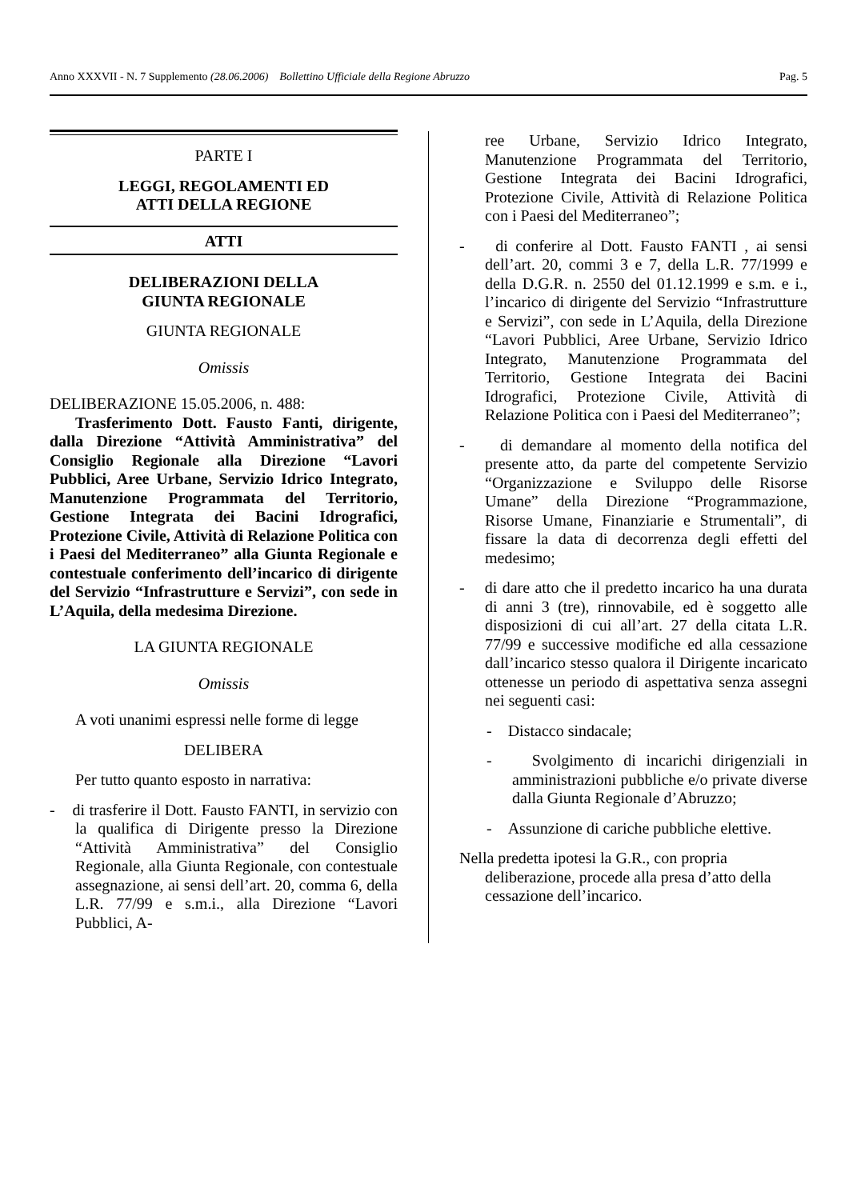Anno XXXVII - N. 7 Supplemento (28.06.2006) Bollettino Ufficiale della Regione Abruzzo Pag. 5
PARTE I
LEGGI, REGOLAMENTI ED
ATTI DELLA REGIONE
ATTI
DELIBERAZIONI DELLA
GIUNTA REGIONALE
GIUNTA REGIONALE
Omissis
DELIBERAZIONE 15.05.2006, n. 488:
Trasferimento Dott. Fausto Fanti, dirigente, dalla Direzione “Attività Amministrativa” del Consiglio Regionale alla Direzione “Lavori Pubblici, Aree Urbane, Servizio Idrico Integrato, Manutenzione Programmata del Territorio, Gestione Integrata dei Bacini Idrografici, Protezione Civile, Attività di Relazione Politica con i Paesi del Mediterraneo” alla Giunta Regionale e contestuale conferimento dell’incarico di dirigente del Servizio “Infrastrutture e Servizi”, con sede in L’Aquila, della medesima Direzione.
LA GIUNTA REGIONALE
Omissis
A voti unanimi espressi nelle forme di legge
DELIBERA
Per tutto quanto esposto in narrativa:
- di trasferire il Dott. Fausto FANTI, in servizio con la qualifica di Dirigente presso la Direzione “Attività Amministrativa” del Consiglio Regionale, alla Giunta Regionale, con contestuale assegnazione, ai sensi dell’art. 20, comma 6, della L.R. 77/99 e s.m.i., alla Direzione “Lavori Pubblici, A-
ree Urbane, Servizio Idrico Integrato, Manutenzione Programmata del Territorio, Gestione Integrata dei Bacini Idrografici, Protezione Civile, Attività di Relazione Politica con i Paesi del Mediterraneo”;
- di conferire al Dott. Fausto FANTI , ai sensi dell’art. 20, commi 3 e 7, della L.R. 77/1999 e della D.G.R. n. 2550 del 01.12.1999 e s.m. e i., l’incarico di dirigente del Servizio “Infrastrutture e Servizi”, con sede in L’Aquila, della Direzione “Lavori Pubblici, Aree Urbane, Servizio Idrico Integrato, Manutenzione Programmata del Territorio, Gestione Integrata dei Bacini Idrografici, Protezione Civile, Attività di Relazione Politica con i Paesi del Mediterraneo”;
- di demandare al momento della notifica del presente atto, da parte del competente Servizio “Organizzazione e Sviluppo delle Risorse Umane” della Direzione “Programmazione, Risorse Umane, Finanziarie e Strumentali”, di fissare la data di decorrenza degli effetti del medesimo;
- di dare atto che il predetto incarico ha una durata di anni 3 (tre), rinnovabile, ed è soggetto alle disposizioni di cui all’art. 27 della citata L.R. 77/99 e successive modifiche ed alla cessazione dall’incarico stesso qualora il Dirigente incaricato ottenesse un periodo di aspettativa senza assegni nei seguenti casi:
- Distacco sindacale;
- Svolgimento di incarichi dirigenziali in amministrazioni pubbliche e/o private diverse dalla Giunta Regionale d’Abruzzo;
- Assunzione di cariche pubbliche elettive.
Nella predetta ipotesi la G.R., con propria deliberazione, procede alla presa d’atto della cessazione dell’incarico.